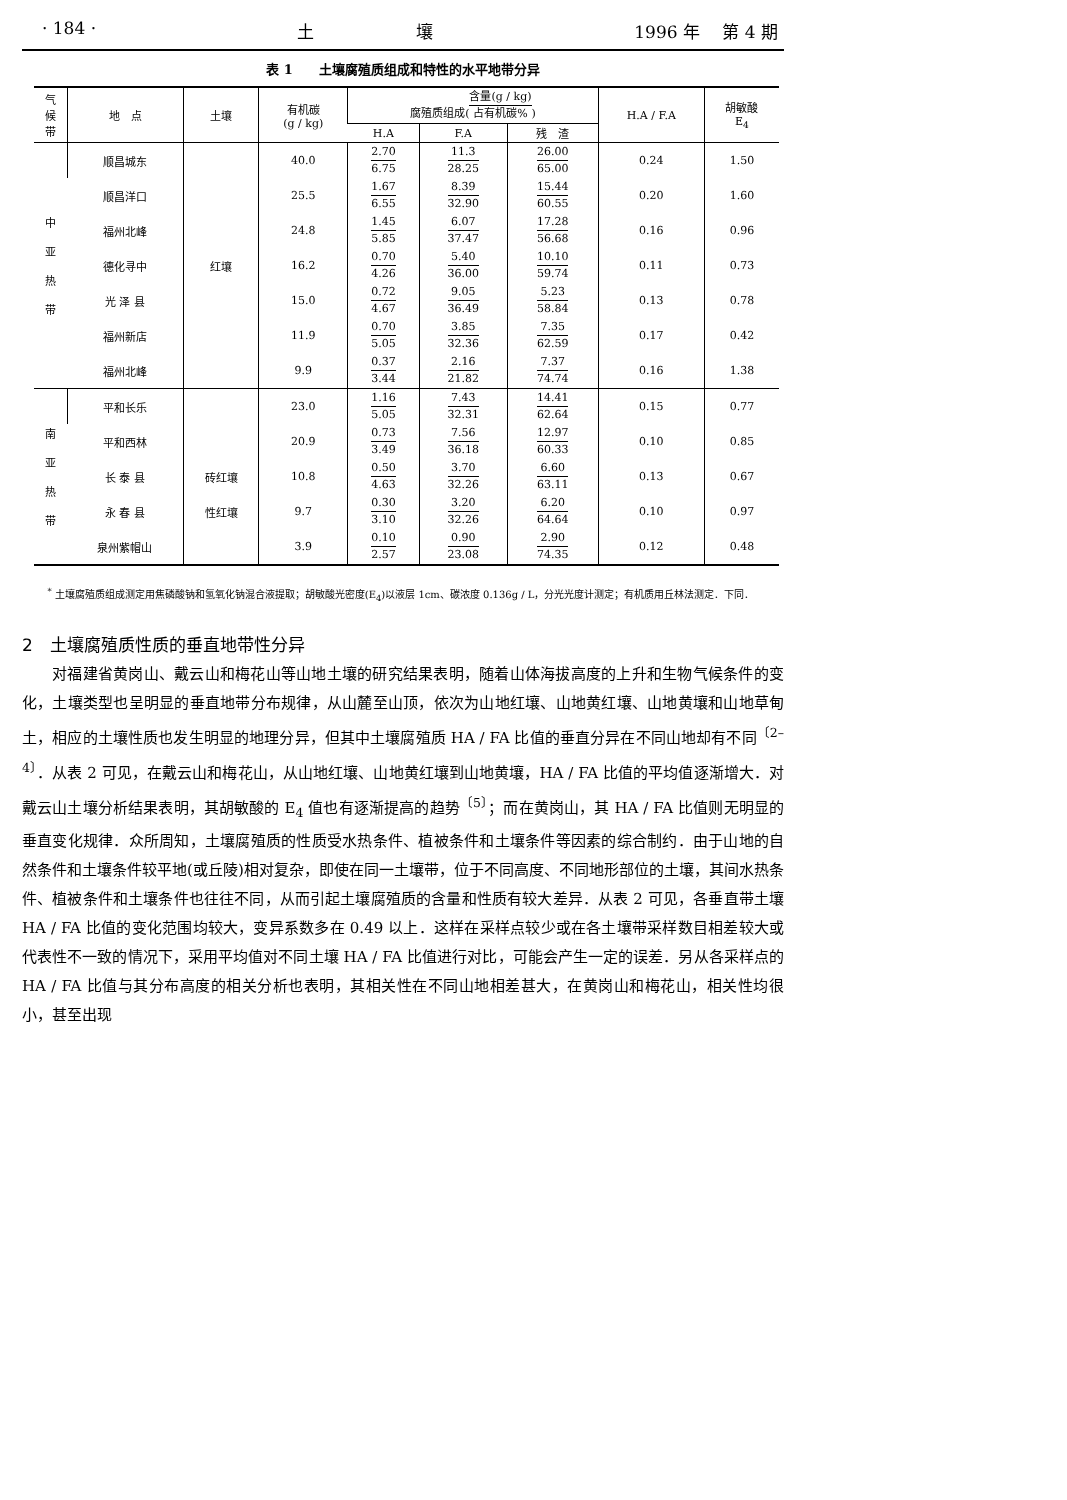· 184 · 土　　　　　　壤 1996 年　 第 4 期
表 1　　土壤腐殖质组成和特性的水平地带分异
| 气 候 带 | 地 点 | 土壤 | 有机碳 (g / kg) | 腐殖质组成( 含量(g / kg) 占有机碳% ) | | | H.A / F.A | 胡敏酸 E<sub>4</sub> |
| --- | --- | --- | --- | --- | --- | --- | --- | --- |
| | | | | H.A | F.A | 残 渣 | | |
| 中 亚 热 带 | 顺昌城东 | 红壤 | 40.0 | 2.70 6.75 | 11.3 28.25 | 26.00 65.00 | 0.24 | 1.50 |
| | 顺昌洋口 | | 25.5 | 1.67 6.55 | 8.39 32.90 | 15.44 60.55 | 0.20 | 1.60 |
| | 福州北峰 | | 24.8 | 1.45 5.85 | 6.07 37.47 | 17.28 56.68 | 0.16 | 0.96 |
| | 德化寻中 | | 16.2 | 0.70 4.26 | 5.40 36.00 | 10.10 59.74 | 0.11 | 0.73 |
| | 光 泽 县 | | 15.0 | 0.72 4.67 | 9.05 36.49 | 5.23 58.84 | 0.13 | 0.78 |
| | 福州新店 | | 11.9 | 0.70 5.05 | 3.85 32.36 | 7.35 62.59 | 0.17 | 0.42 |
| | 福州北峰 | | 9.9 | 0.37 3.44 | 2.16 21.82 | 7.37 74.74 | 0.16 | 1.38 |
| 南 亚 热 带 | 平和长乐 | | 23.0 | 1.16 5.05 | 7.43 32.31 | 14.41 62.64 | 0.15 | 0.77 |
| | 平和西林 | | 20.9 | 0.73 3.49 | 7.56 36.18 | 12.97 60.33 | 0.10 | 0.85 |
| | 长 泰 县 | 砖红壤 | 10.8 | 0.50 4.63 | 3.70 32.26 | 6.60 63.11 | 0.13 | 0.67 |
| | 永 春 县 | 性红壤 | 9.7 | 0.30 3.10 | 3.20 32.26 | 6.20 64.64 | 0.10 | 0.97 |
| | 泉州紫帽山 | | 3.9 | 0.10 2.57 | 0.90 23.08 | 2.90 74.35 | 0.12 | 0.48 |
<sup>*</sup> 土壤腐殖质组成测定用焦磷酸钠和氢氧化钠混合液提取；胡敏酸光密度(E<sub>4</sub>)以液层 1cm、碳浓度 0.136g / L，分光光度计测定；有机质用丘林法测定．下同．
2　土壤腐殖质性质的垂直地带性分异
对福建省黄岗山、戴云山和梅花山等山地土壤的研究结果表明，随着山体海拔高度的上升和生物气候条件的变化，土壤类型也呈明显的垂直地带分布规律，从山麓至山顶，依次为山地红壤、山地黄红壤、山地黄壤和山地草甸土，相应的土壤性质也发生明显的地理分异，但其中土壤腐殖质 HA / FA 比值的垂直分异在不同山地却有不同<sup>〔2–4〕</sup>．从表 2 可见，在戴云山和梅花山，从山地红壤、山地黄红壤到山地黄壤，HA / FA 比值的平均值逐渐增大．对戴云山土壤分析结果表明，其胡敏酸的 E<sub>4</sub> 值也有逐渐提高的趋势<sup>〔5〕</sup>；而在黄岗山，其 HA / FA 比值则无明显的垂直变化规律．众所周知，土壤腐殖质的性质受水热条件、植被条件和土壤条件等因素的综合制约．由于山地的自然条件和土壤条件较平地(或丘陵)相对复杂，即使在同一土壤带，位于不同高度、不同地形部位的土壤，其间水热条件、植被条件和土壤条件也往往不同，从而引起土壤腐殖质的含量和性质有较大差异．从表 2 可见，各垂直带土壤 HA / FA 比值的变化范围均较大，变异系数多在 0.49 以上．这样在采样点较少或在各土壤带采样数目相差较大或代表性不一致的情况下，采用平均值对不同土壤 HA / FA 比值进行对比，可能会产生一定的误差．另从各采样点的 HA / FA 比值与其分布高度的相关分析也表明，其相关性在不同山地相差甚大，在黄岗山和梅花山，相关性均很小，甚至出现